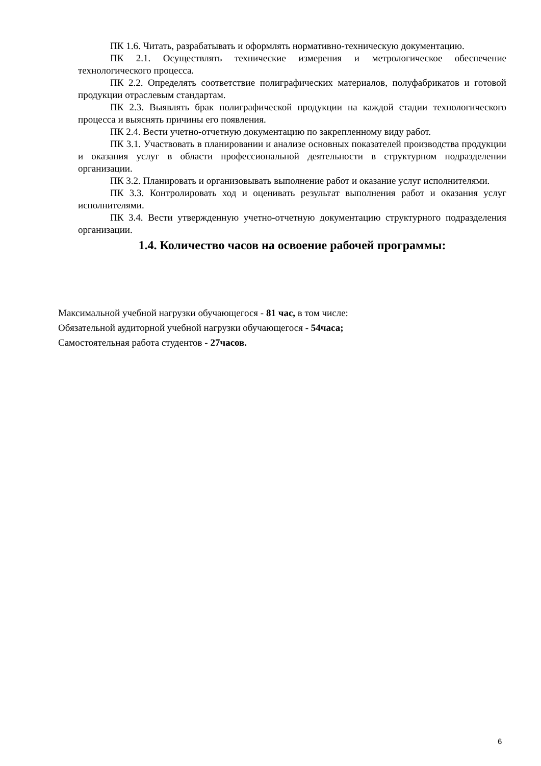ПК 1.6. Читать, разрабатывать и оформлять нормативно-техническую документацию.
ПК 2.1. Осуществлять технические измерения и метрологическое обеспечение технологического процесса.
ПК 2.2. Определять соответствие полиграфических материалов, полуфабрикатов и готовой продукции отраслевым стандартам.
ПК 2.3. Выявлять брак полиграфической продукции на каждой стадии технологического процесса и выяснять причины его появления.
ПК 2.4. Вести учетно-отчетную документацию по закрепленному виду работ.
ПК 3.1. Участвовать в планировании и анализе основных показателей производства продукции и оказания услуг в области профессиональной деятельности в структурном подразделении организации.
ПК 3.2. Планировать и организовывать выполнение работ и оказание услуг исполнителями.
ПК 3.3. Контролировать ход и оценивать результат выполнения работ и оказания услуг исполнителями.
ПК 3.4. Вести утвержденную учетно-отчетную документацию структурного подразделения организации.
1.4. Количество часов на освоение рабочей программы:
Максимальной учебной нагрузки обучающегося - 81 час, в том числе:
Обязательной аудиторной учебной нагрузки обучающегося - 54часа;
Самостоятельная работа студентов - 27часов.
6